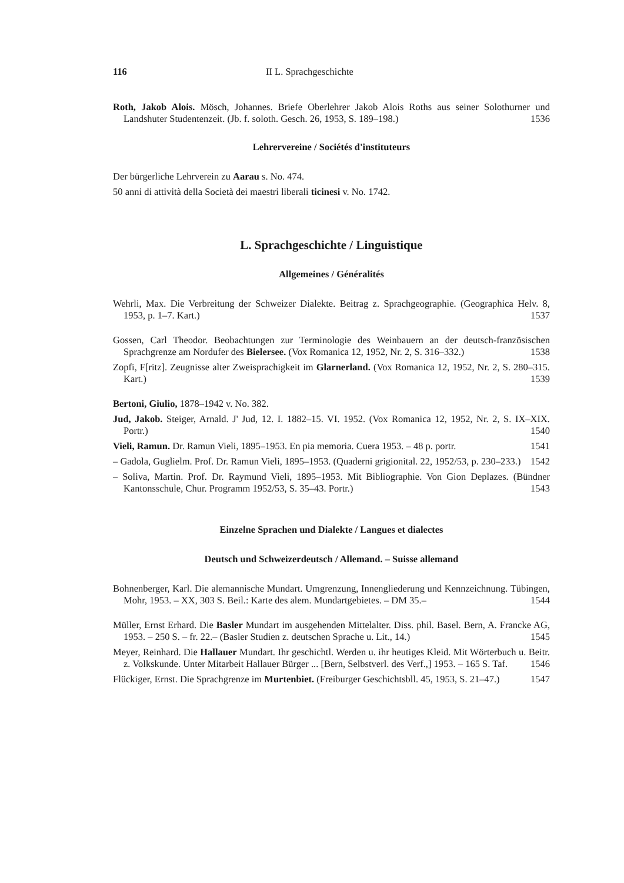116 II L. Sprachgeschichte
Roth, Jakob Alois. Mösch, Johannes. Briefe Oberlehrer Jakob Alois Roths aus seiner Solothurner und Landshuter Studentenzeit. (Jb. f. soloth. Gesch. 26, 1953, S. 189–198.) 1536
Lehrervereine / Sociétés d'instituteurs
Der bürgerliche Lehrverein zu Aarau s. No. 474.
50 anni di attività della Società dei maestri liberali ticinesi v. No. 1742.
L. Sprachgeschichte / Linguistique
Allgemeines / Généralités
Wehrli, Max. Die Verbreitung der Schweizer Dialekte. Beitrag z. Sprachgeographie. (Geographica Helv. 8, 1953, p. 1–7. Kart.) 1537
Gossen, Carl Theodor. Beobachtungen zur Terminologie des Weinbauern an der deutsch-französischen Sprachgrenze am Nordufer des Bielersee. (Vox Romanica 12, 1952, Nr. 2, S. 316–332.) 1538
Zopfi, F[ritz]. Zeugnisse alter Zweisprachigkeit im Glarnerland. (Vox Romanica 12, 1952, Nr. 2, S. 280–315. Kart.) 1539
Bertoni, Giulio, 1878–1942 v. No. 382.
Jud, Jakob. Steiger, Arnald. J' Jud, 12. I. 1882–15. VI. 1952. (Vox Romanica 12, 1952, Nr. 2, S. IX–XIX. Portr.) 1540
Vieli, Ramun. Dr. Ramun Vieli, 1895–1953. En pia memoria. Cuera 1953. – 48 p. portr. 1541
– Gadola, Guglielm. Prof. Dr. Ramun Vieli, 1895–1953. (Quaderni grigionital. 22, 1952/53, p. 230–233.) 1542
– Soliva, Martin. Prof. Dr. Raymund Vieli, 1895–1953. Mit Bibliographie. Von Gion Deplazes. (Bündner Kantonsschule, Chur. Programm 1952/53, S. 35–43. Portr.) 1543
Einzelne Sprachen und Dialekte / Langues et dialectes
Deutsch und Schweizerdeutsch / Allemand. – Suisse allemand
Bohnenberger, Karl. Die alemannische Mundart. Umgrenzung, Innengliederung und Kennzeichnung. Tübingen, Mohr, 1953. – XX, 303 S. Beil.: Karte des alem. Mundartgebietes. – DM 35.– 1544
Müller, Ernst Erhard. Die Basler Mundart im ausgehenden Mittelalter. Diss. phil. Basel. Bern, A. Francke AG, 1953. – 250 S. – fr. 22.– (Basler Studien z. deutschen Sprache u. Lit., 14.) 1545
Meyer, Reinhard. Die Hallauer Mundart. Ihr geschichtl. Werden u. ihr heutiges Kleid. Mit Wörterbuch u. Beitr. z. Volkskunde. Unter Mitarbeit Hallauer Bürger ... [Bern, Selbstverl. des Verf.,] 1953. – 165 S. Taf. 1546
Flückiger, Ernst. Die Sprachgrenze im Murtenbiet. (Freiburger Geschichtsbll. 45, 1953, S. 21–47.) 1547